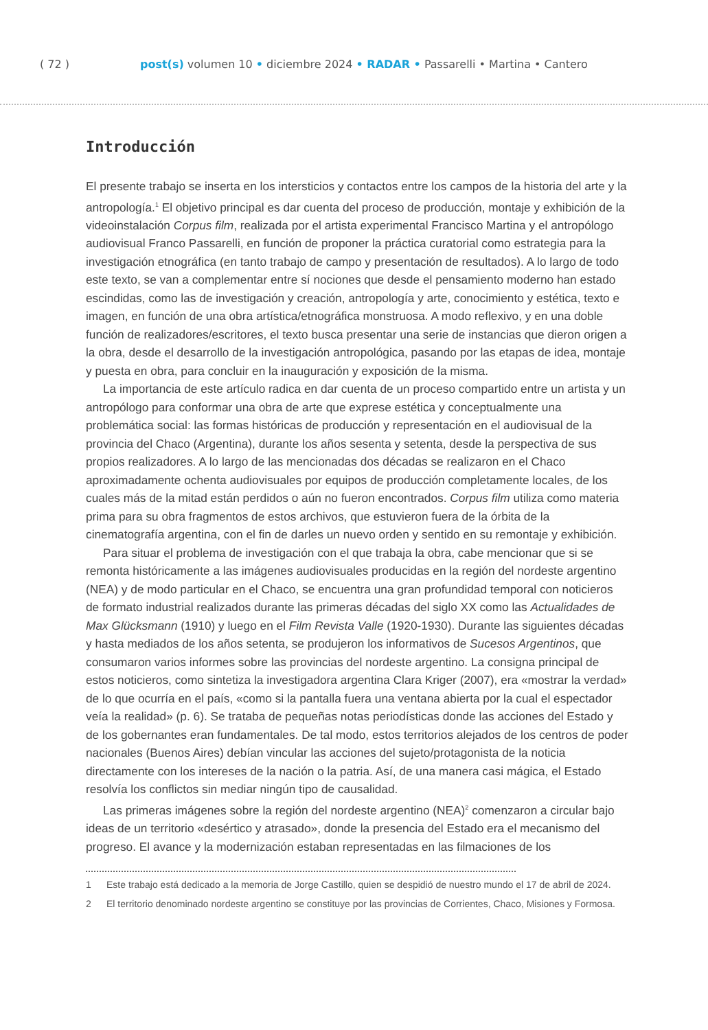( 72 ) post(s) volumen 10 • diciembre 2024 • RADAR • Passarelli • Martina • Cantero
Introducción
El presente trabajo se inserta en los intersticios y contactos entre los campos de la historia del arte y la antropología.<sup>1</sup> El objetivo principal es dar cuenta del proceso de producción, montaje y exhibición de la videoinstalación Corpus film, realizada por el artista experimental Francisco Martina y el antropólogo audiovisual Franco Passarelli, en función de proponer la práctica curatorial como estrategia para la investigación etnográfica (en tanto trabajo de campo y presentación de resultados). A lo largo de todo este texto, se van a complementar entre sí nociones que desde el pensamiento moderno han estado escindidas, como las de investigación y creación, antropología y arte, conocimiento y estética, texto e imagen, en función de una obra artística/etnográfica monstruosa. A modo reflexivo, y en una doble función de realizadores/escritores, el texto busca presentar una serie de instancias que dieron origen a la obra, desde el desarrollo de la investigación antropológica, pasando por las etapas de idea, montaje y puesta en obra, para concluir en la inauguración y exposición de la misma.
La importancia de este artículo radica en dar cuenta de un proceso compartido entre un artista y un antropólogo para conformar una obra de arte que exprese estética y conceptualmente una problemática social: las formas históricas de producción y representación en el audiovisual de la provincia del Chaco (Argentina), durante los años sesenta y setenta, desde la perspectiva de sus propios realizadores. A lo largo de las mencionadas dos décadas se realizaron en el Chaco aproximadamente ochenta audiovisuales por equipos de producción completamente locales, de los cuales más de la mitad están perdidos o aún no fueron encontrados. Corpus film utiliza como materia prima para su obra fragmentos de estos archivos, que estuvieron fuera de la órbita de la cinematografía argentina, con el fin de darles un nuevo orden y sentido en su remontaje y exhibición.
Para situar el problema de investigación con el que trabaja la obra, cabe mencionar que si se remonta históricamente a las imágenes audiovisuales producidas en la región del nordeste argentino (NEA) y de modo particular en el Chaco, se encuentra una gran profundidad temporal con noticieros de formato industrial realizados durante las primeras décadas del siglo XX como las Actualidades de Max Glücksmann (1910) y luego en el Film Revista Valle (1920-1930). Durante las siguientes décadas y hasta mediados de los años setenta, se produjeron los informativos de Sucesos Argentinos, que consumaron varios informes sobre las provincias del nordeste argentino. La consigna principal de estos noticieros, como sintetiza la investigadora argentina Clara Kriger (2007), era «mostrar la verdad» de lo que ocurría en el país, «como si la pantalla fuera una ventana abierta por la cual el espectador veía la realidad» (p. 6). Se trataba de pequeñas notas periodísticas donde las acciones del Estado y de los gobernantes eran fundamentales. De tal modo, estos territorios alejados de los centros de poder nacionales (Buenos Aires) debían vincular las acciones del sujeto/protagonista de la noticia directamente con los intereses de la nación o la patria. Así, de una manera casi mágica, el Estado resolvía los conflictos sin mediar ningún tipo de causalidad.
Las primeras imágenes sobre la región del nordeste argentino (NEA)<sup>2</sup> comenzaron a circular bajo ideas de un territorio «desértico y atrasado», donde la presencia del Estado era el mecanismo del progreso. El avance y la modernización estaban representadas en las filmaciones de los
1 Este trabajo está dedicado a la memoria de Jorge Castillo, quien se despidió de nuestro mundo el 17 de abril de 2024.
2 El territorio denominado nordeste argentino se constituye por las provincias de Corrientes, Chaco, Misiones y Formosa.